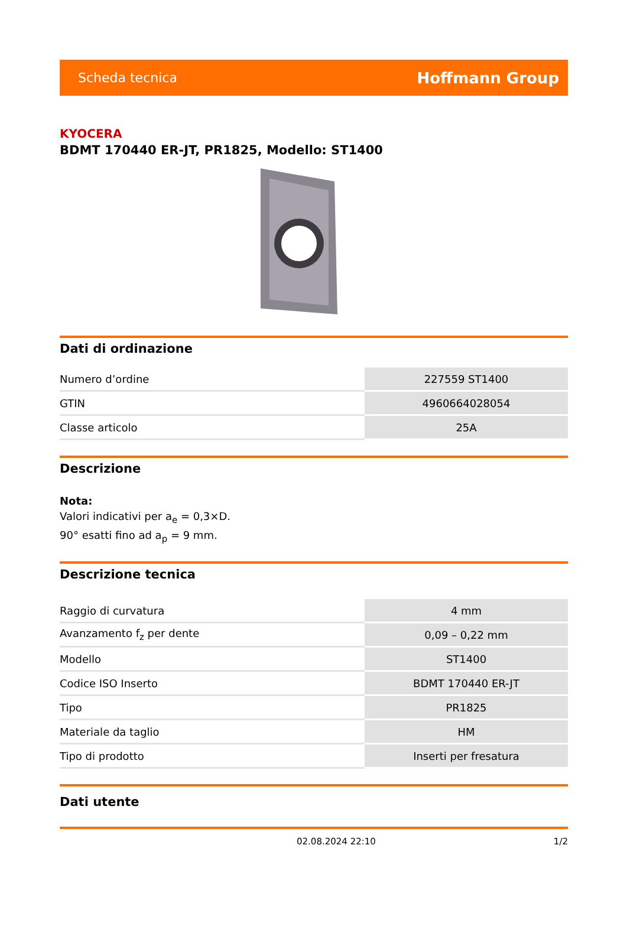Scheda tecnica Hoffmann Group
KYOCERA
BDMT 170440 ER-JT, PR1825, Modello: ST1400
Dati di ordinazione
| Numero d’ordine | 227559 ST1400 |
| GTIN | 4960664028054 |
| Classe articolo | 25A |
Descrizione
Nota:
Valori indicativi per a<sub>e</sub> = 0,3×D.
90° esatti fino ad a<sub>p</sub> = 9 mm.
Descrizione tecnica
| Raggio di curvatura | 4 mm |
| Avanzamento f<sub>z</sub> per dente | 0,09 – 0,22 mm |
| Modello | ST1400 |
| Codice ISO Inserto | BDMT 170440 ER-JT |
| Tipo | PR1825 |
| Materiale da taglio | HM |
| Tipo di prodotto | Inserti per fresatura |
Dati utente
02.08.2024 22:10 1/2